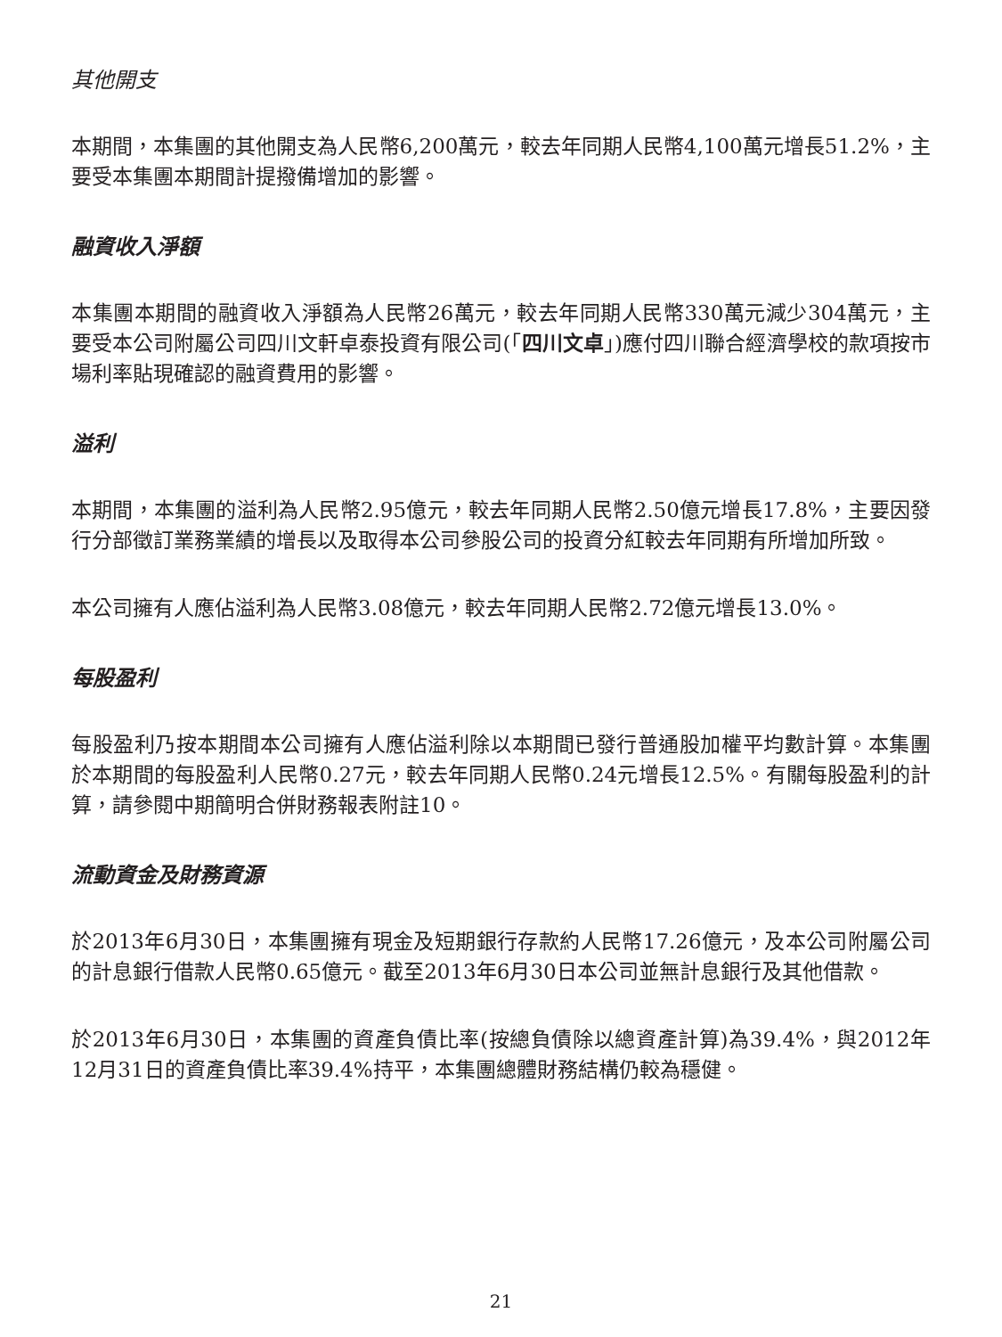其他開支
本期間，本集團的其他開支為人民幣6,200萬元，較去年同期人民幣4,100萬元增長51.2%，主要受本集團本期間計提撥備增加的影響。
融資收入淨額
本集團本期間的融資收入淨額為人民幣26萬元，較去年同期人民幣330萬元減少304萬元，主要受本公司附屬公司四川文軒卓泰投資有限公司(「四川文卓」)應付四川聯合經濟學校的款項按市場利率貼現確認的融資費用的影響。
溢利
本期間，本集團的溢利為人民幣2.95億元，較去年同期人民幣2.50億元增長17.8%，主要因發行分部徵訂業務業績的增長以及取得本公司參股公司的投資分紅較去年同期有所增加所致。
本公司擁有人應佔溢利為人民幣3.08億元，較去年同期人民幣2.72億元增長13.0%。
每股盈利
每股盈利乃按本期間本公司擁有人應佔溢利除以本期間已發行普通股加權平均數計算。本集團於本期間的每股盈利人民幣0.27元，較去年同期人民幣0.24元增長12.5%。有關每股盈利的計算，請參閱中期簡明合併財務報表附註10。
流動資金及財務資源
於2013年6月30日，本集團擁有現金及短期銀行存款約人民幣17.26億元，及本公司附屬公司的計息銀行借款人民幣0.65億元。截至2013年6月30日本公司並無計息銀行及其他借款。
於2013年6月30日，本集團的資產負債比率(按總負債除以總資產計算)為39.4%，與2012年12月31日的資產負債比率39.4%持平，本集團總體財務結構仍較為穩健。
21